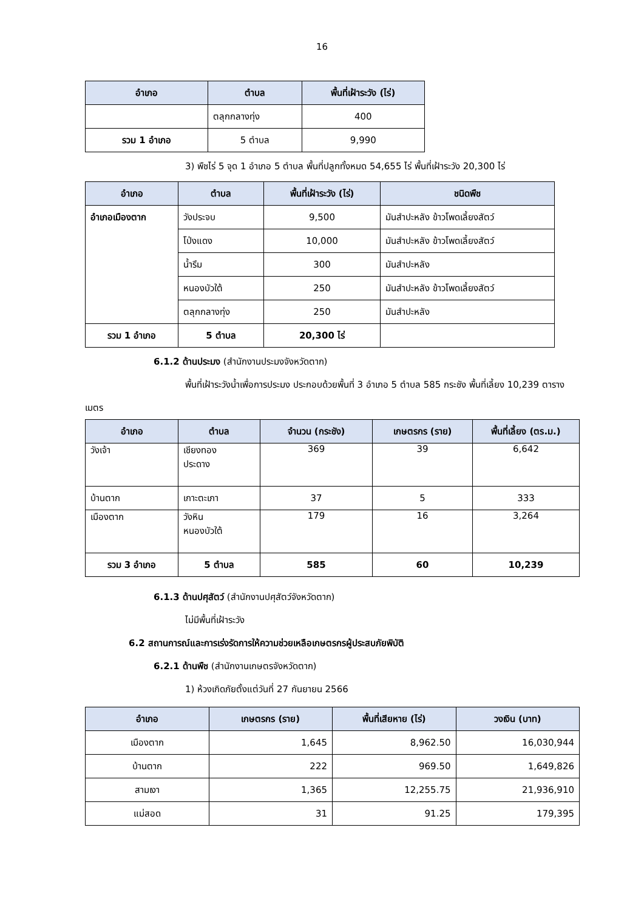16
| อำเภอ | ตำบล | พื้นที่เฝ้าระวัง (ไร่) |
| --- | --- | --- |
| | ตลุกกลางทุ่ง | 400 |
| รวม 1 อำเภอ | 5 ตำบล | 9,990 |
3) พืชไร่ 5 จุด 1 อำเภอ 5 ตำบล พื้นที่ปลูกทั้งหมด 54,655 ไร่ พื้นที่เฝ้าระวัง 20,300 ไร่
| อำเภอ | ตำบล | พื้นที่เฝ้าระวัง (ไร่) | ชนิดพืช |
| --- | --- | --- | --- |
| อำเภอเมืองตาก | วังประจบ | 9,500 | มันสำปะหลัง ข้าวโพดเลี้ยงสัตว์ |
| | โป่งแดง | 10,000 | มันสำปะหลัง ข้าวโพดเลี้ยงสัตว์ |
| | น้ำรึม | 300 | มันสำปะหลัง |
| | หนองบัวใต้ | 250 | มันสำปะหลัง ข้าวโพดเลี้ยงสัตว์ |
| | ตลุกกลางทุ่ง | 250 | มันสำปะหลัง |
| รวม 1 อำเภอ | 5 ตำบล | 20,300 ไร่ | |
6.1.2 ด้านประมง (สำนักงานประมงจังหวัดตาก)
พื้นที่เฝ้าระวังน้ำเพื่อการประมง ประกอบด้วยพื้นที่ 3 อำเภอ 5 ตำบล 585 กระชัง พื้นที่เลี้ยง 10,239 ตารางเมตร
| อำเภอ | ตำบล | จำนวน (กระชัง) | เกษตรกร (ราย) | พื้นที่เลี้ยง (ตร.ม.) |
| --- | --- | --- | --- | --- |
| วังเจ้า | เชียงทอง ประดาง | 369 | 39 | 6,642 |
| บ้านตาก | เกาะตะเภา | 37 | 5 | 333 |
| เมืองตาก | วังหิน หนองบัวใต้ | 179 | 16 | 3,264 |
| รวม 3 อำเภอ | 5 ตำบล | 585 | 60 | 10,239 |
6.1.3 ด้านปศุสัตว์ (สำนักงานปศุสัตว์จังหวัดตาก)
ไม่มีพื้นที่เฝ้าระวัง
6.2 สถานการณ์และการเร่งรัดการให้ความช่วยเหลือเกษตรกรผู้ประสบภัยพิบัติ
6.2.1 ด้านพืช (สำนักงานเกษตรจังหวัดตาก)
1) ห้วงเกิดภัยตั้งแต่วันที่ 27 กันยายน 2566
| อำเภอ | เกษตรกร (ราย) | พื้นที่เสียหาย (ไร่) | วงเงิน (บาท) |
| --- | --- | --- | --- |
| เมืองตาก | 1,645 | 8,962.50 | 16,030,944 |
| บ้านตาก | 222 | 969.50 | 1,649,826 |
| สามเงา | 1,365 | 12,255.75 | 21,936,910 |
| แม่สอด | 31 | 91.25 | 179,395 |